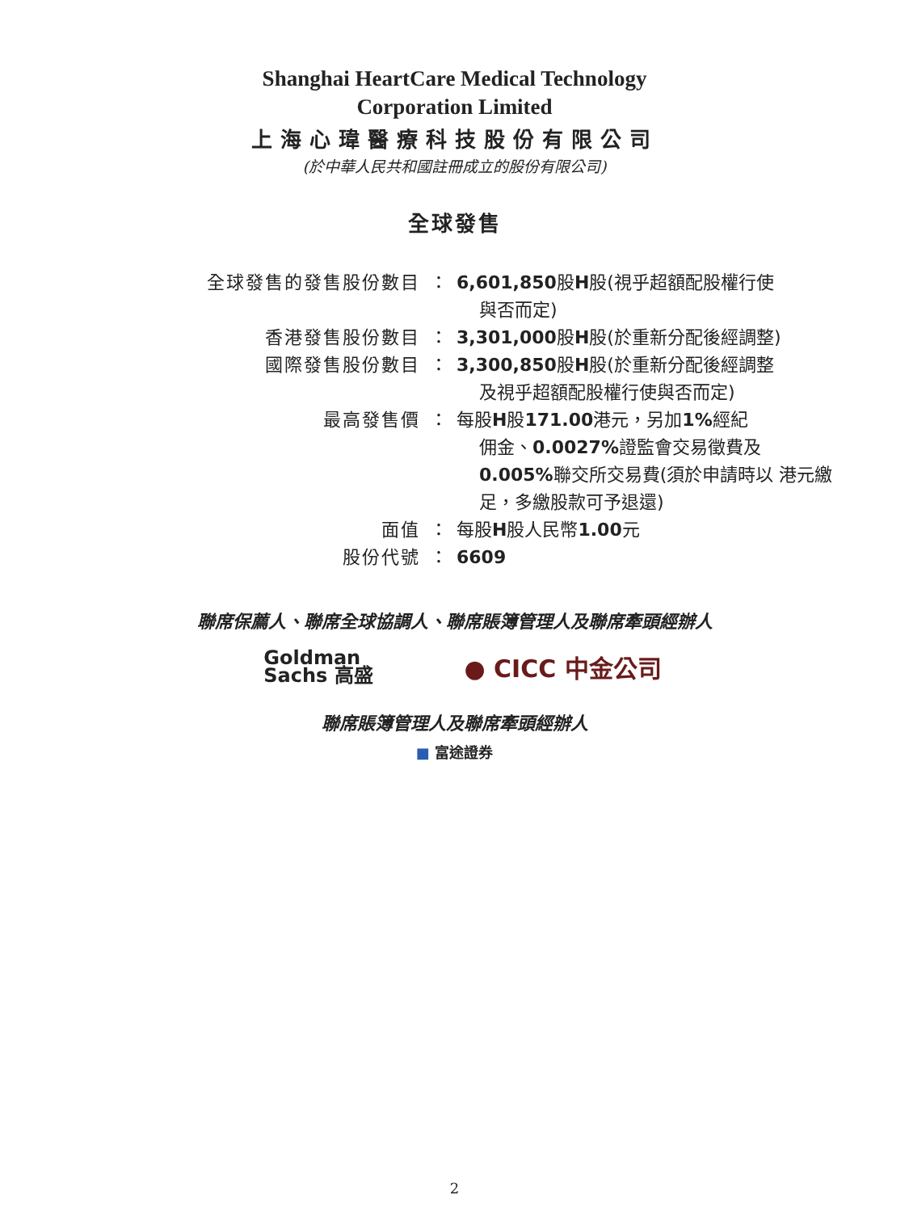Shanghai HeartCare Medical Technology
Corporation Limited
上海心瑋醫療科技股份有限公司
(於中華人民共和國註冊成立的股份有限公司)
全球發售
| 全球發售的發售股份數目 | ： | 6,601,850 股 H 股(視乎超額配股權行使 與否而定) |
| 香港發售股份數目 | ： | 3,301,000 股 H 股(於重新分配後經調整) |
| 國際發售股份數目 | ： | 3,300,850 股 H 股(於重新分配後經調整 及視乎超額配股權行使與否而定) |
| 最高發售價 | ： | 每股 H 股 171.00 港元，另加 1% 經紀 佣金、 0.0027% 證監會交易徵費及 0.005% 聯交所交易費(須於申請時以 港元繳足，多繳股款可予退還) |
| 面值 | ： | 每股 H 股人民幣 1.00 元 |
| 股份代號 | ： | 6609 |
聯席保薦人、聯席全球協調人、聯席賬簿管理人及聯席牽頭經辦人
Goldman
Sachs 高盛
● CICC 中金公司
聯席賬簿管理人及聯席牽頭經辦人
■ 富途證券
2